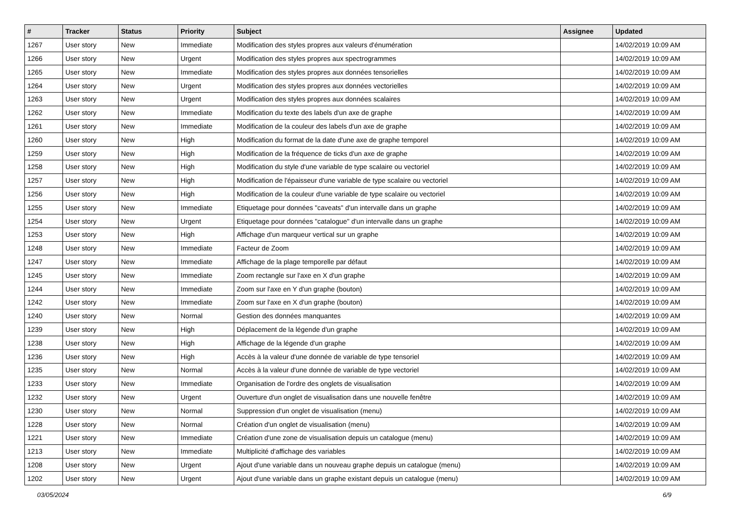| # | Tracker | Status | Priority | Subject | Assignee | Updated |
| --- | --- | --- | --- | --- | --- | --- |
| 1267 | User story | New | Immediate | Modification des styles propres aux valeurs d'énumération | | 14/02/2019 10:09 AM |
| 1266 | User story | New | Urgent | Modification des styles propres aux spectrogrammes | | 14/02/2019 10:09 AM |
| 1265 | User story | New | Immediate | Modification des styles propres aux données tensorielles | | 14/02/2019 10:09 AM |
| 1264 | User story | New | Urgent | Modification des styles propres aux données vectorielles | | 14/02/2019 10:09 AM |
| 1263 | User story | New | Urgent | Modification des styles propres aux données scalaires | | 14/02/2019 10:09 AM |
| 1262 | User story | New | Immediate | Modification du texte des labels d'un axe de graphe | | 14/02/2019 10:09 AM |
| 1261 | User story | New | Immediate | Modification de la couleur des labels d'un axe de graphe | | 14/02/2019 10:09 AM |
| 1260 | User story | New | High | Modification du format de la date d'une axe de graphe temporel | | 14/02/2019 10:09 AM |
| 1259 | User story | New | High | Modification de la fréquence de ticks d'un axe de graphe | | 14/02/2019 10:09 AM |
| 1258 | User story | New | High | Modification du style d'une variable de type scalaire ou vectoriel | | 14/02/2019 10:09 AM |
| 1257 | User story | New | High | Modification de l'épaisseur d'une variable de type scalaire ou vectoriel | | 14/02/2019 10:09 AM |
| 1256 | User story | New | High | Modification de la couleur d'une variable de type scalaire ou vectoriel | | 14/02/2019 10:09 AM |
| 1255 | User story | New | Immediate | Etiquetage pour données "caveats" d'un intervalle dans un graphe | | 14/02/2019 10:09 AM |
| 1254 | User story | New | Urgent | Etiquetage pour données "catalogue" d'un intervalle dans un graphe | | 14/02/2019 10:09 AM |
| 1253 | User story | New | High | Affichage d'un marqueur vertical sur un graphe | | 14/02/2019 10:09 AM |
| 1248 | User story | New | Immediate | Facteur de Zoom | | 14/02/2019 10:09 AM |
| 1247 | User story | New | Immediate | Affichage de la plage temporelle par défaut | | 14/02/2019 10:09 AM |
| 1245 | User story | New | Immediate | Zoom rectangle sur l'axe en X d'un graphe | | 14/02/2019 10:09 AM |
| 1244 | User story | New | Immediate | Zoom sur l'axe en Y d'un graphe (bouton) | | 14/02/2019 10:09 AM |
| 1242 | User story | New | Immediate | Zoom sur l'axe en X d'un graphe (bouton) | | 14/02/2019 10:09 AM |
| 1240 | User story | New | Normal | Gestion des données manquantes | | 14/02/2019 10:09 AM |
| 1239 | User story | New | High | Déplacement de la légende d'un graphe | | 14/02/2019 10:09 AM |
| 1238 | User story | New | High | Affichage de la légende d'un graphe | | 14/02/2019 10:09 AM |
| 1236 | User story | New | High | Accès à la valeur d'une donnée de variable de type tensoriel | | 14/02/2019 10:09 AM |
| 1235 | User story | New | Normal | Accès à la valeur d'une donnée de variable de type vectoriel | | 14/02/2019 10:09 AM |
| 1233 | User story | New | Immediate | Organisation de l'ordre des onglets de visualisation | | 14/02/2019 10:09 AM |
| 1232 | User story | New | Urgent | Ouverture d'un onglet de visualisation dans une nouvelle fenêtre | | 14/02/2019 10:09 AM |
| 1230 | User story | New | Normal | Suppression d'un onglet de visualisation (menu) | | 14/02/2019 10:09 AM |
| 1228 | User story | New | Normal | Création d'un onglet de visualisation (menu) | | 14/02/2019 10:09 AM |
| 1221 | User story | New | Immediate | Création d'une zone de visualisation depuis un catalogue (menu) | | 14/02/2019 10:09 AM |
| 1213 | User story | New | Immediate | Multiplicité d'affichage des variables | | 14/02/2019 10:09 AM |
| 1208 | User story | New | Urgent | Ajout d'une variable dans un nouveau graphe depuis un catalogue (menu) | | 14/02/2019 10:09 AM |
| 1202 | User story | New | Urgent | Ajout d'une variable dans un graphe existant depuis un catalogue (menu) | | 14/02/2019 10:09 AM |
03/05/2024 6/9